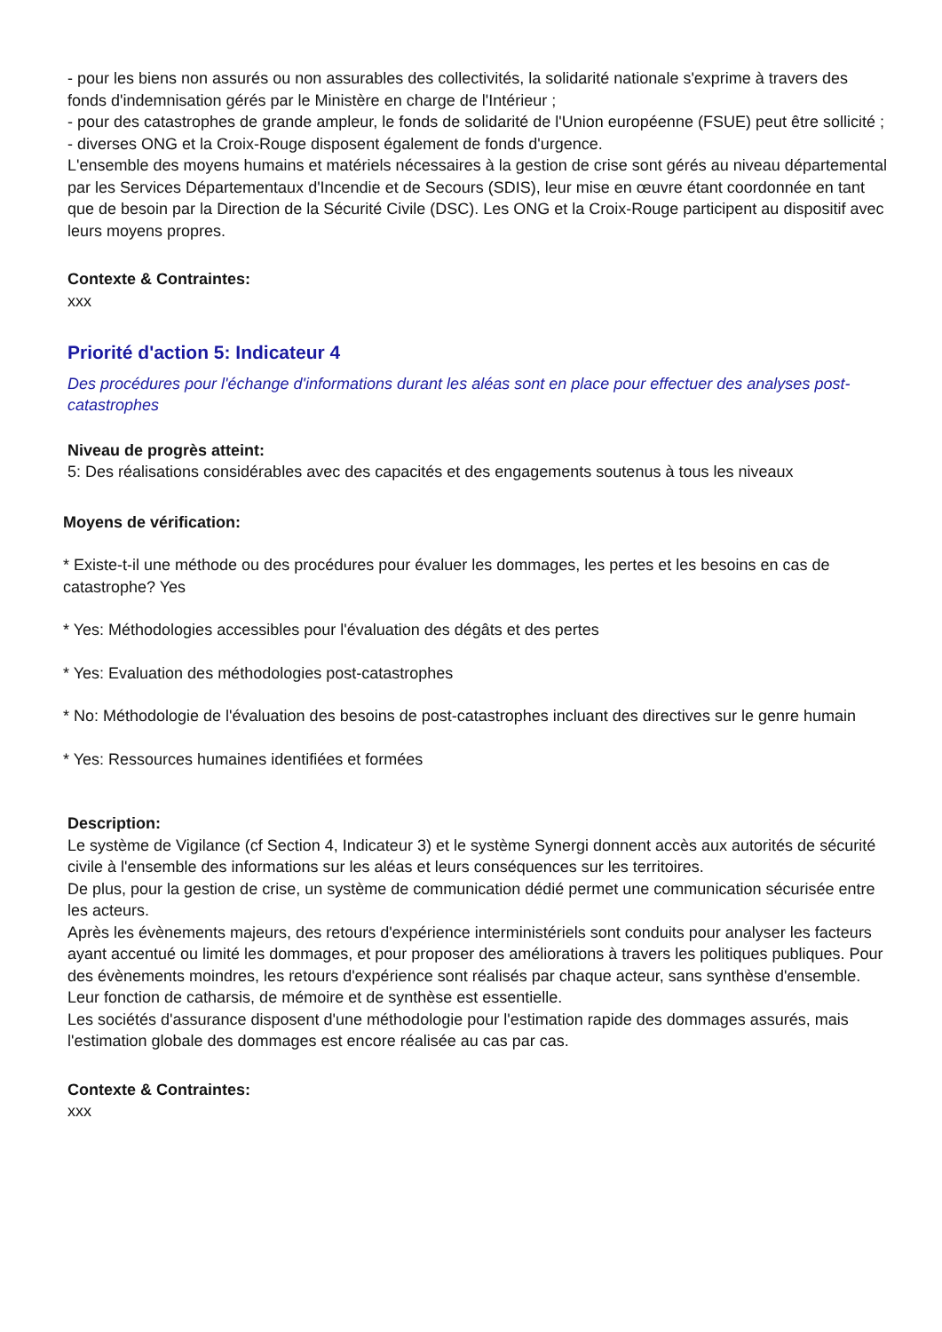- pour les biens non assurés ou non assurables des collectivités, la solidarité nationale s'exprime à travers des fonds d'indemnisation gérés par le Ministère en charge de l'Intérieur ;
- pour des catastrophes de grande ampleur, le fonds de solidarité de l'Union européenne (FSUE) peut être sollicité ;
- diverses ONG et la Croix-Rouge disposent également de fonds d'urgence.
L'ensemble des moyens humains et matériels nécessaires à la gestion de crise sont gérés au niveau départemental par les Services Départementaux d'Incendie et de Secours (SDIS), leur mise en œuvre étant coordonnée en tant que de besoin par la Direction de la Sécurité Civile (DSC). Les ONG et la Croix-Rouge participent au dispositif avec leurs moyens propres.
Contexte & Contraintes:
xxx
Priorité d'action 5: Indicateur 4
Des procédures pour l'échange d'informations durant les aléas sont en place pour effectuer des analyses post-catastrophes
Niveau de progrès atteint:
5: Des réalisations considérables avec des capacités et des engagements soutenus à tous les niveaux
Moyens de vérification:
* Existe-t-il une méthode ou des procédures pour évaluer les dommages, les pertes et les besoins en cas de catastrophe? Yes
* Yes: Méthodologies accessibles pour l'évaluation des dégâts et des pertes
* Yes: Evaluation des méthodologies post-catastrophes
* No: Méthodologie de l'évaluation des besoins de post-catastrophes incluant des directives sur le genre humain
* Yes: Ressources humaines identifiées et formées
Description:
Le système de Vigilance (cf Section 4, Indicateur 3) et le système Synergi donnent accès aux autorités de sécurité civile à l'ensemble des informations sur les aléas et leurs conséquences sur les territoires.
De plus, pour la gestion de crise, un système de communication dédié permet une communication sécurisée entre les acteurs.
Après les évènements majeurs, des retours d'expérience interministériels sont conduits pour analyser les facteurs ayant accentué ou limité les dommages, et pour proposer des améliorations à travers les politiques publiques. Pour des évènements moindres, les retours d'expérience sont réalisés par chaque acteur, sans synthèse d'ensemble. Leur fonction de catharsis, de mémoire et de synthèse est essentielle.
Les sociétés d'assurance disposent d'une méthodologie pour l'estimation rapide des dommages assurés, mais l'estimation globale des dommages est encore réalisée au cas par cas.
Contexte & Contraintes:
xxx